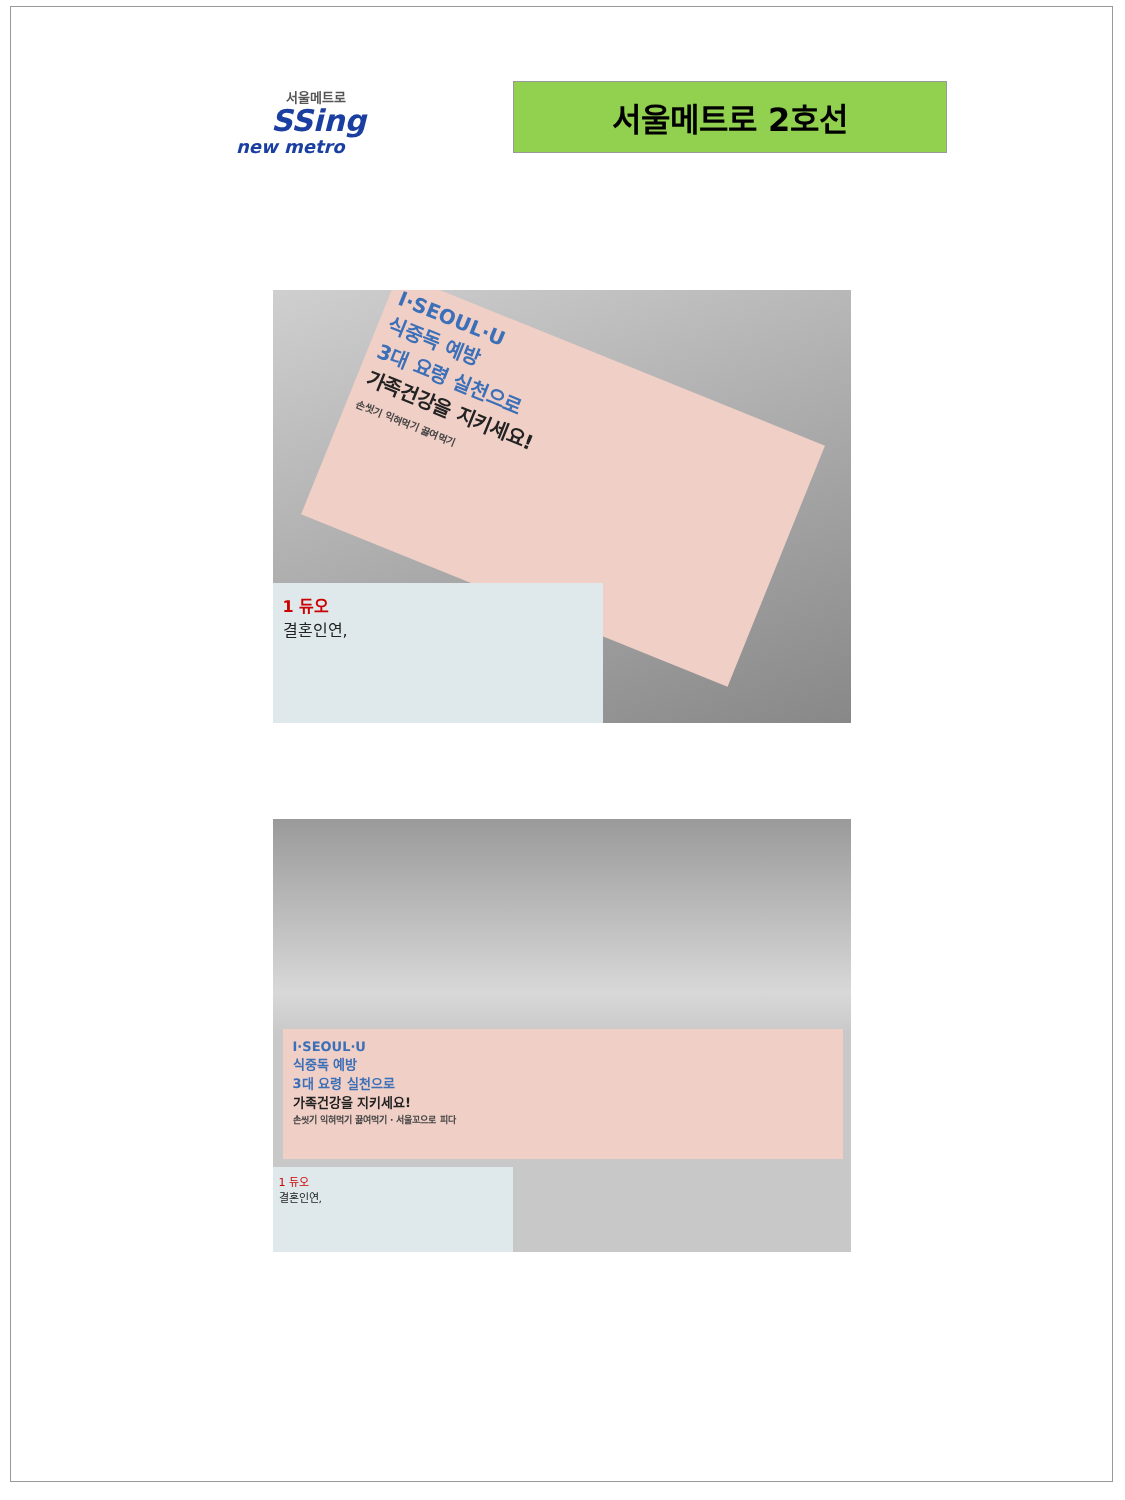서울메트로
SSing
new metro
서울메트로 2호선
I·SEOUL·U
식중독 예방
3대 요령 실천으로
가족건강을 지키세요!
손씻기 익혀먹기 끓여먹기
1 듀오
결혼인연,
I·SEOUL·U
식중독 예방
3대 요령 실천으로
가족건강을 지키세요!
손씻기 익혀먹기 끓여먹기 · 서울꼬으로 피다
1 듀오
결혼인연,